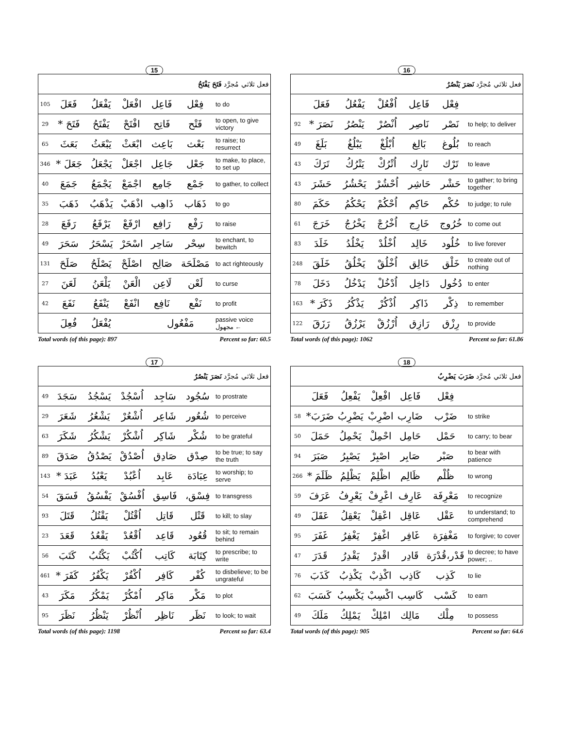15
| فعل ثلاثي مُجرَّد فَتَحَ يَفْتَحُ | | | | | | |
| 105 | فَعَلَ | يَفْعَلُ | افْعَلْ | فَاعِل | فِعْل | to do |
| 29 | فَتَحَ * | يَفْتَحُ | افْتَحْ | فَاتِح | فَتْح | to open, to give victory |
| 65 | بَعَثَ | يَبْعَثُ | ابْعَثْ | بَاعِث | بَعْث | to raise; to resurrect |
| 346 | جَعَلَ * | يَجْعَلُ | اجْعَلْ | جَاعِل | جَعْل | to make, to place, to set up |
| 40 | جَمَعَ | يَجْمَعُ | اجْمَعْ | جَامِع | جَمْع | to gather, to collect |
| 35 | ذَهَبَ | يَذْهَبُ | اذْهَبْ | ذَاهِب | ذَهَاب | to go |
| 28 | رَفَعَ | يَرْفَعُ | ارْفَعْ | رَافِع | رَفْع | to raise |
| 49 | سَحَرَ | يَسْحَرُ | اسْحَرْ | سَاحِر | سِحْر | to enchant, to bewitch |
| 131 | صَلَحَ | يَصْلَحُ | اصْلَحْ | صَالِح | مَصْلَحَة | to act righteously |
| 27 | لَعَنَ | يَلْعَنُ | الْعَنْ | لَاعِن | لَعْن | to curse |
| 42 | نَفَعَ | يَنْفَعُ | انْفَعْ | نَافِع | نَفْع | to profit |
| | فُعِلَ | يُفْعَلُ | | مَفْعُول | | passive voice مجهول ← |
Total words (of this page): 897 Percent so far: 60.5
16
| فعل ثلاثي مُجرَّد نَصَرَ يَنْصُرُ | | | | | | |
| | فَعَلَ | يَفْعُلُ | اُفْعُلْ | فَاعِل | فِعْل | |
| 92 | نَصَرَ * | يَنْصُرُ | اُنْصُرْ | نَاصِر | نَصْر | to help; to deliver |
| 49 | بَلَغَ | يَبْلُغُ | اُبْلُغْ | بَالِغ | بُلُوغ | to reach |
| 43 | تَرَكَ | يَتْرُكُ | اُتْرُكْ | تَارِك | تَرْك | to leave |
| 43 | حَشَرَ | يَحْشُرُ | اُحْشُرْ | حَاشِر | حَشْر | to gather; to bring together |
| 80 | حَكَمَ | يَحْكُمُ | اُحْكُمْ | حَاكِم | حُكْم | to judge; to rule |
| 61 | خَرَجَ | يَخْرُجُ | اُخْرُجْ | خَارِج | خُرُوج | to come out |
| 83 | خَلَدَ | يَخْلُدُ | اُخْلُدْ | خَالِد | خُلُود | to live forever |
| 248 | خَلَقَ | يَخْلُقُ | اُخْلُقْ | خَالِق | خَلْق | to create out of nothing |
| 78 | دَخَلَ | يَدْخُلُ | اُدْخُلْ | دَاخِل | دُخُول | to enter |
| 163 | ذَكَرَ * | يَذْكُرُ | اُذْكُرْ | ذَاكِر | ذِكْر | to remember |
| 122 | رَزَقَ | يَرْزُقُ | اُرْزُقْ | رَازِق | رِزْق | to provide |
Total words (of this page): 1062 Percent so far: 61.86
17
| فعل ثلاثي مُجرَّد نَصَرَ يَنْصُرُ | | | | | | |
| 49 | سَجَدَ | يَسْجُدُ | اُسْجُدْ | سَاجِد | سُجُود | to prostrate |
| 29 | شَعَرَ | يَشْعُرُ | اُشْعُرْ | شَاعِر | شُعُور | to perceive |
| 63 | شَكَرَ | يَشْكُرُ | اُشْكُرْ | شَاكِر | شُكْر | to be grateful |
| 89 | صَدَقَ | يَصْدُقُ | اُصْدُقْ | صَادِق | صِدْق | to be true; to say the truth |
| 143 | عَبَدَ * | يَعْبُدُ | اُعْبُدْ | عَابِد | عِبَادَة | to worship; to serve |
| 54 | فَسَقَ | يَفْسُقُ | اُفْسُقْ | فَاسِق | فِسْق، | to transgress |
| 93 | قَتَلَ | يَقْتُلُ | اُقْتُلْ | قَاتِل | قَتْل | to kill; to slay |
| 23 | قَعَدَ | يَقْعُدُ | اُقْعُدْ | قَاعِد | قُعُود | to sit; to remain behind |
| 56 | كَتَبَ | يَكْتُبُ | اُكْتُبْ | كَاتِب | كِتَابَة | to prescribe; to write |
| 461 | كَفَرَ * | يَكْفُرُ | اُكْفُرْ | كَافِر | كُفْر | to disbelieve; to be ungrateful |
| 43 | مَكَرَ | يَمْكُرُ | اُمْكُرْ | مَاكِر | مَكْر | to plot |
| 95 | نَظَرَ | يَنْظُرُ | اُنْظُرْ | نَاظِر | نَظَر | to look; to wait |
Total words (of this page): 1198 Percent so far: 63.4
18
| فعل ثلاثي مُجرَّد ضَرَبَ يَضْرِبُ | | | | | | |
| | فَعَلَ | يَفْعِلُ | افْعِلْ | فَاعِل | فِعْل | |
| 58 | ضَرَبَ* | يَضْرِبُ | اضْرِبْ | ضَارِب | ضَرْب | to strike |
| 50 | حَمَلَ | يَحْمِلُ | احْمِلْ | حَامِل | حَمْل | to carry; to bear |
| 94 | صَبَرَ | يَصْبِرُ | اصْبِرْ | صَابِر | صَبْر | to bear with patience |
| 266 | ظَلَمَ * | يَظْلِمُ | اظْلِمْ | ظَالِم | ظُلْم | to wrong |
| 59 | عَرَفَ | يَعْرِفُ | اعْرِفْ | عَارِف | مَعْرِفَة | to recognize |
| 49 | عَقَلَ | يَعْقِلُ | اعْقِلْ | عَاقِل | عَقْل | to understand; to comprehend |
| 95 | غَفَرَ | يَغْفِرُ | اغْفِرْ | غَافِر | مَغْفِرَة | to forgive; to cover |
| 47 | قَدَرَ | يَقْدِرُ | اقْدِرْ | قَادِر | قَدْر،قُدْرَة | to decree; to have power; .. |
| 76 | كَذَبَ | يَكْذِبُ | اكْذِبْ | كَاذِب | كَذِب | to lie |
| 62 | كَسَبَ | يَكْسِبُ | اكْسِبْ | كَاسِب | كَسْب | to earn |
| 49 | مَلَكَ | يَمْلِكُ | امْلِكْ | مَالِك | مِلْك | to possess |
Total words (of this page): 905 Percent so far: 64.6